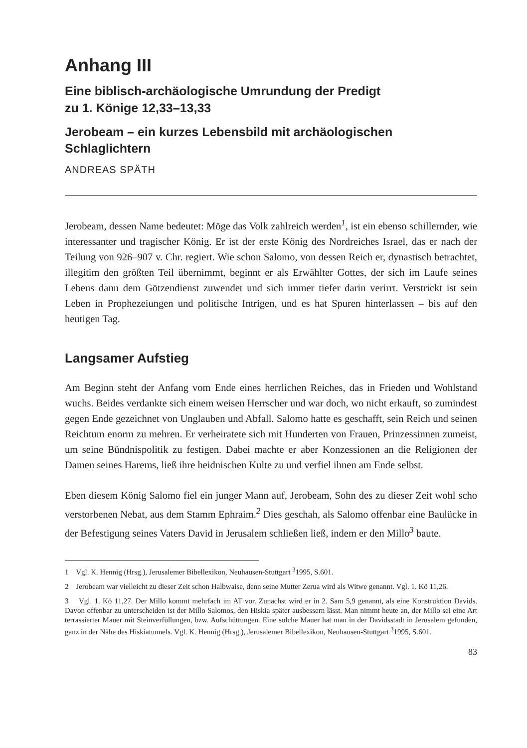Anhang III
Eine biblisch-archäologische Umrundung der Predigt
zu 1. Könige 12,33–13,33
Jerobeam – ein kurzes Lebensbild mit archäologischen
Schlaglichtern
ANDREAS SPÄTH
Jerobeam, dessen Name bedeutet: Möge das Volk zahlreich werden<sup>1</sup>, ist ein ebenso schillernder, wie interessanter und tragischer König. Er ist der erste König des Nordreiches Israel, das er nach der Teilung von 926–907 v. Chr. regiert. Wie schon Salomo, von dessen Reich er, dynastisch betrachtet, illegitim den größten Teil übernimmt, beginnt er als Erwählter Gottes, der sich im Laufe seines Lebens dann dem Götzendienst zuwendet und sich immer tiefer darin verirrt. Verstrickt ist sein Leben in Prophezeiungen und politische Intrigen, und es hat Spuren hinterlassen – bis auf den heutigen Tag.
Langsamer Aufstieg
Am Beginn steht der Anfang vom Ende eines herrlichen Reiches, das in Frieden und Wohlstand wuchs. Beides verdankte sich einem weisen Herrscher und war doch, wo nicht erkauft, so zumindest gegen Ende gezeichnet von Unglauben und Abfall. Salomo hatte es geschafft, sein Reich und seinen Reichtum enorm zu mehren. Er verheiratete sich mit Hunderten von Frauen, Prinzessinnen zumeist, um seine Bündnispolitik zu festigen. Dabei machte er aber Konzessionen an die Religionen der Damen seines Harems, ließ ihre heidnischen Kulte zu und verfiel ihnen am Ende selbst.
Eben diesem König Salomo fiel ein junger Mann auf, Jerobeam, Sohn des zu dieser Zeit wohl scho verstorbenen Nebat, aus dem Stamm Ephraim.<sup>2</sup> Dies geschah, als Salomo offenbar eine Baulücke in der Befestigung seines Vaters David in Jerusalem schließen ließ, indem er den Millo<sup>3</sup> baute.
1 Vgl. K. Hennig (Hrsg.), Jerusalemer Bibellexikon, Neuhausen-Stuttgart <sup>3</sup>1995, S.601.
2 Jerobeam war vielleicht zu dieser Zeit schon Halbwaise, denn seine Mutter Zerua wird als Witwe genannt. Vgl. 1. Kö 11,26.
3 Vgl. 1. Kö 11,27. Der Millo kommt mehrfach im AT vor. Zunächst wird er in 2. Sam 5,9 genannt, als eine Konstruktion Davids. Davon offenbar zu unterscheiden ist der Millo Salomos, den Hiskia später ausbessern lässt. Man nimmt heute an, der Millo sei eine Art terrassierter Mauer mit Steinverfüllungen, bzw. Aufschüttungen. Eine solche Mauer hat man in der Davidsstadt in Jerusalem gefunden, ganz in der Nähe des Hiskiatunnels. Vgl. K. Hennig (Hrsg.), Jerusalemer Bibellexikon, Neuhausen-Stuttgart <sup>3</sup>1995, S.601.
83